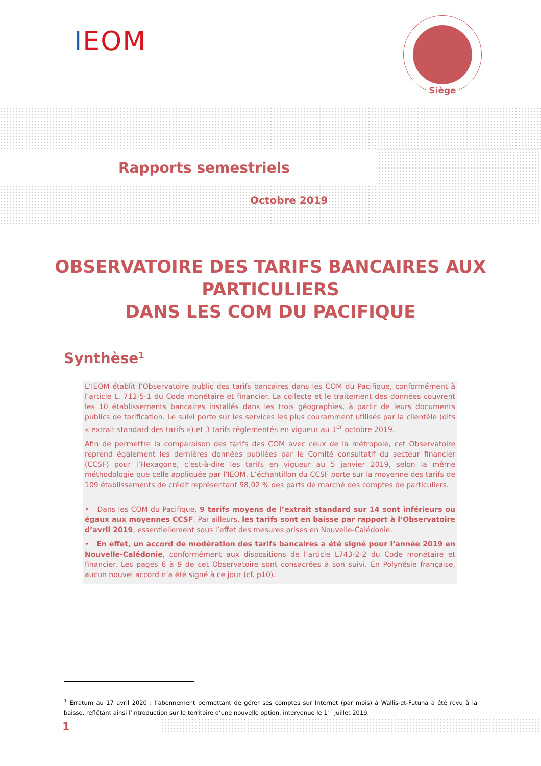IEOM
Siège
Rapports semestriels
Octobre 2019
OBSERVATOIRE DES TARIFS BANCAIRES AUX PARTICULIERS
DANS LES COM DU PACIFIQUE
Synthèse<sup>1</sup>
L’IEOM établit l’Observatoire public des tarifs bancaires dans les COM du Pacifique, conformément à l’article L. 712-5-1 du Code monétaire et financier. La collecte et le traitement des données couvrent les 10 établissements bancaires installés dans les trois géographies, à partir de leurs documents publics de tarification. Le suivi porte sur les services les plus couramment utilisés par la clientèle (dits « extrait standard des tarifs ») et 3 tarifs règlementés en vigueur au 1<sup>er</sup> octobre 2019.
Afin de permettre la comparaison des tarifs des COM avec ceux de la métropole, cet Observatoire reprend également les dernières données publiées par le Comité consultatif du secteur financier (CCSF) pour l’Hexagone, c’est-à-dire les tarifs en vigueur au 5 janvier 2019, selon la même méthodologie que celle appliquée par l’IEOM. L’échantillon du CCSF porte sur la moyenne des tarifs de 109 établissements de crédit représentant 98,02 % des parts de marché des comptes de particuliers.
• Dans les COM du Pacifique, 9 tarifs moyens de l’extrait standard sur 14 sont inférieurs ou égaux aux moyennes CCSF. Par ailleurs, les tarifs sont en baisse par rapport à l’Observatoire d’avril 2019, essentiellement sous l’effet des mesures prises en Nouvelle-Calédonie.
• En effet, un accord de modération des tarifs bancaires a été signé pour l’année 2019 en Nouvelle-Calédonie, conformément aux dispositions de l’article L743-2-2 du Code monétaire et financier. Les pages 6 à 9 de cet Observatoire sont consacrées à son suivi. En Polynésie française, aucun nouvel accord n’a été signé à ce jour (cf. p10).
<sup>1</sup> Erratum au 17 avril 2020 : l’abonnement permettant de gérer ses comptes sur Internet (par mois) à Wallis-et-Futuna a été revu à la baisse, reflétant ainsi l’introduction sur le territoire d’une nouvelle option, intervenue le 1<sup>er</sup> juillet 2019.
1